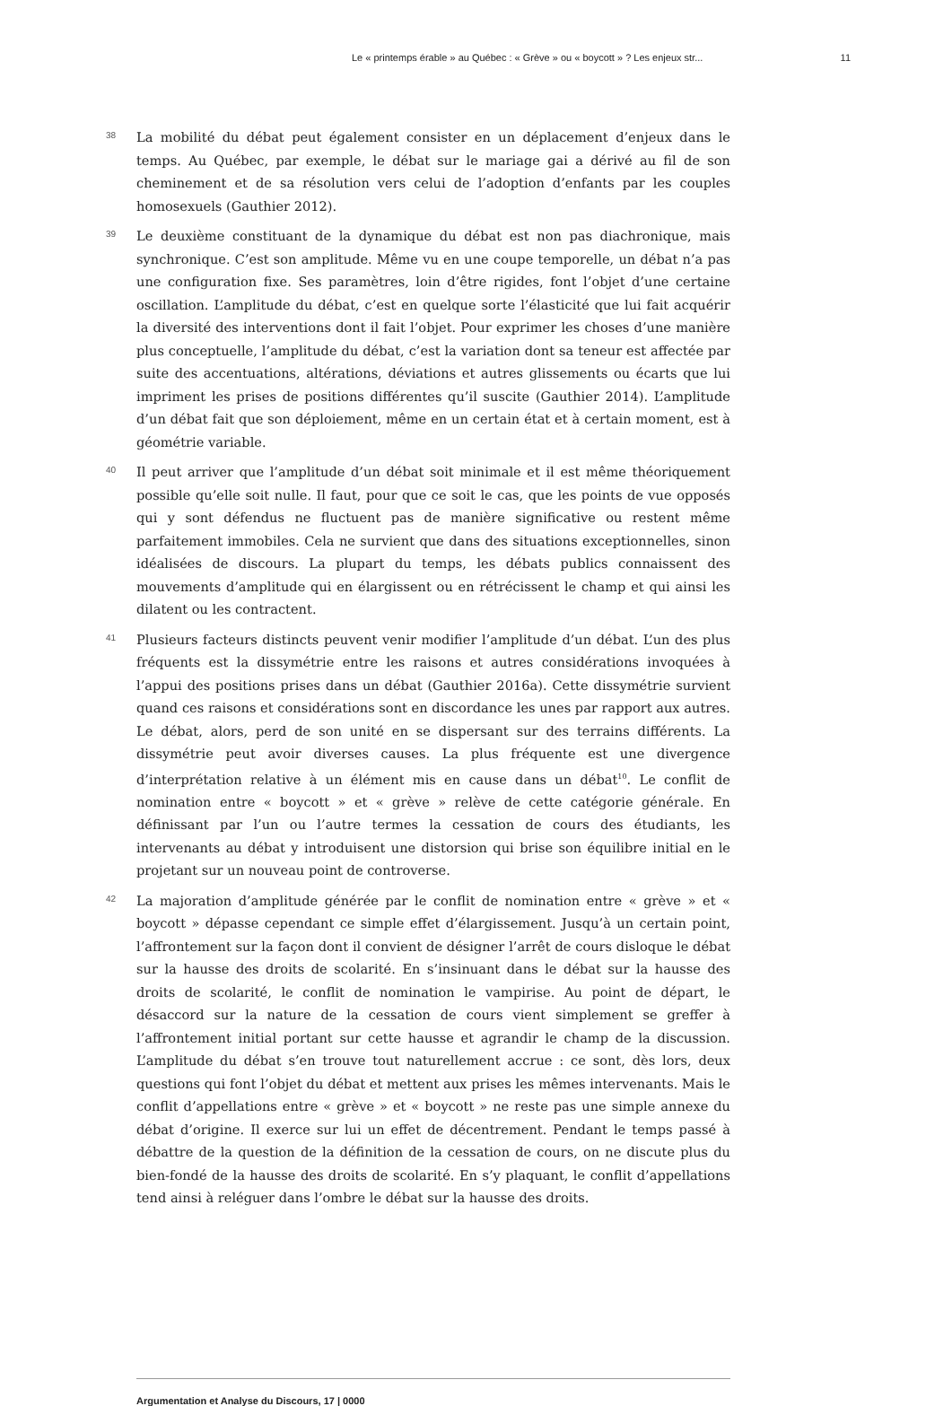Le « printemps érable » au Québec : « Grève » ou « boycott » ? Les enjeux str... 11
38
La mobilité du débat peut également consister en un déplacement d’enjeux dans le temps. Au Québec, par exemple, le débat sur le mariage gai a dérivé au fil de son cheminement et de sa résolution vers celui de l’adoption d’enfants par les couples homosexuels (Gauthier 2012).
39
Le deuxième constituant de la dynamique du débat est non pas diachronique, mais synchronique. C’est son amplitude. Même vu en une coupe temporelle, un débat n’a pas une configuration fixe. Ses paramètres, loin d’être rigides, font l’objet d’une certaine oscillation. L’amplitude du débat, c’est en quelque sorte l’élasticité que lui fait acquérir la diversité des interventions dont il fait l’objet. Pour exprimer les choses d’une manière plus conceptuelle, l’amplitude du débat, c’est la variation dont sa teneur est affectée par suite des accentuations, altérations, déviations et autres glissements ou écarts que lui impriment les prises de positions différentes qu’il suscite (Gauthier 2014). L’amplitude d’un débat fait que son déploiement, même en un certain état et à certain moment, est à géométrie variable.
40
Il peut arriver que l’amplitude d’un débat soit minimale et il est même théoriquement possible qu’elle soit nulle. Il faut, pour que ce soit le cas, que les points de vue opposés qui y sont défendus ne fluctuent pas de manière significative ou restent même parfaitement immobiles. Cela ne survient que dans des situations exceptionnelles, sinon idéalisées de discours. La plupart du temps, les débats publics connaissent des mouvements d’amplitude qui en élargissent ou en rétrécissent le champ et qui ainsi les dilatent ou les contractent.
41
Plusieurs facteurs distincts peuvent venir modifier l’amplitude d’un débat. L’un des plus fréquents est la dissymétrie entre les raisons et autres considérations invoquées à l’appui des positions prises dans un débat (Gauthier 2016a). Cette dissymétrie survient quand ces raisons et considérations sont en discordance les unes par rapport aux autres. Le débat, alors, perd de son unité en se dispersant sur des terrains différents. La dissymétrie peut avoir diverses causes. La plus fréquente est une divergence d’interprétation relative à un élément mis en cause dans un débat<sup>10</sup>. Le conflit de nomination entre « boycott » et « grève » relève de cette catégorie générale. En définissant par l’un ou l’autre termes la cessation de cours des étudiants, les intervenants au débat y introduisent une distorsion qui brise son équilibre initial en le projetant sur un nouveau point de controverse.
42
La majoration d’amplitude générée par le conflit de nomination entre « grève » et « boycott » dépasse cependant ce simple effet d’élargissement. Jusqu’à un certain point, l’affrontement sur la façon dont il convient de désigner l’arrêt de cours disloque le débat sur la hausse des droits de scolarité. En s’insinuant dans le débat sur la hausse des droits de scolarité, le conflit de nomination le vampirise. Au point de départ, le désaccord sur la nature de la cessation de cours vient simplement se greffer à l’affrontement initial portant sur cette hausse et agrandir le champ de la discussion. L’amplitude du débat s’en trouve tout naturellement accrue : ce sont, dès lors, deux questions qui font l’objet du débat et mettent aux prises les mêmes intervenants. Mais le conflit d’appellations entre « grève » et « boycott » ne reste pas une simple annexe du débat d’origine. Il exerce sur lui un effet de décentrement. Pendant le temps passé à débattre de la question de la définition de la cessation de cours, on ne discute plus du bien-fondé de la hausse des droits de scolarité. En s’y plaquant, le conflit d’appellations tend ainsi à reléguer dans l’ombre le débat sur la hausse des droits.
Argumentation et Analyse du Discours, 17 | 0000